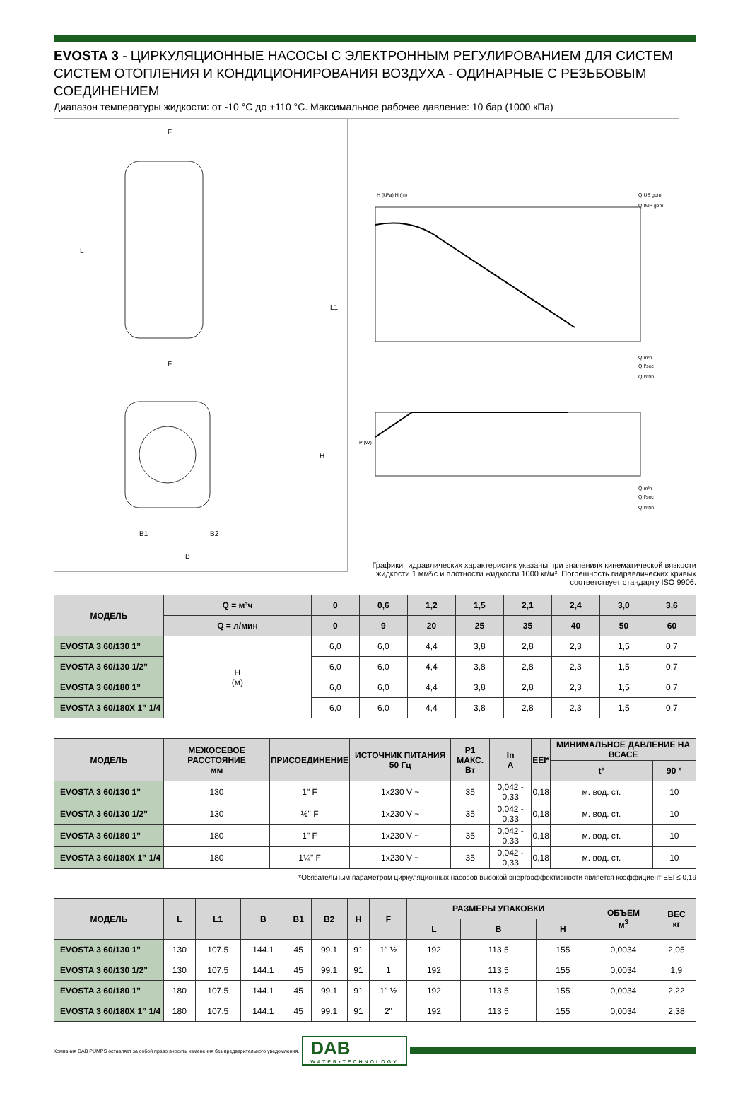EVOSTA 3 - ЦИРКУЛЯЦИОННЫЕ НАСОСЫ С ЭЛЕКТРОННЫМ РЕГУЛИРОВАНИЕМ ДЛЯ СИСТЕМ СИСТЕМ ОТОПЛЕНИЯ И КОНДИЦИОНИРОВАНИЯ ВОЗДУХА - ОДИНАРНЫЕ С РЕЗЬБОВЫМ СОЕДИНЕНИЕМ
Диапазон температуры жидкости: от -10 °C до +110 °C. Максимальное рабочее давление: 10 бар (1000 кПа)
F
F
L
L1
H
B1
B2
B
H (kPa) H (m)
Q US gpm
Q IMP gpm
Q m³h
Q l/sec
Q l/min
P (W)
Q m³h
Q l/sec
Q l/min
Графики гидравлических характеристик указаны при значениях кинематической вязкости жидкости 1 мм²/с и плотности жидкости 1000 кг/м³. Погрешность гидравлических кривых соответствует стандарту ISO 9906.
| МОДЕЛЬ | Q = м³ч | 0 | 0,6 | 1,2 | 1,5 | 2,1 | 2,4 | 3,0 | 3,6 |
| --- | --- | --- | --- | --- | --- | --- | --- | --- | --- |
| | Q = л/мин | 0 | 9 | 20 | 25 | 35 | 40 | 50 | 60 |
| EVOSTA 3 60/130 1” | H (м) | 6,0 | 6,0 | 4,4 | 3,8 | 2,8 | 2,3 | 1,5 | 0,7 |
| EVOSTA 3 60/130 1/2” | | 6,0 | 6,0 | 4,4 | 3,8 | 2,8 | 2,3 | 1,5 | 0,7 |
| EVOSTA 3 60/180 1” | | 6,0 | 6,0 | 4,4 | 3,8 | 2,8 | 2,3 | 1,5 | 0,7 |
| EVOSTA 3 60/180X 1” 1/4 | | 6,0 | 6,0 | 4,4 | 3,8 | 2,8 | 2,3 | 1,5 | 0,7 |
| МОДЕЛЬ | МЕЖОСЕВОЕ РАССТОЯНИЕ мм | ПРИСОЕДИНЕНИЕ | ИСТОЧНИК ПИТАНИЯ 50 Гц | P1 МАКС. Вт | In A | EEI* | МИНИМАЛЬНОЕ ДАВЛЕНИЕ НА ВСАСЕ | |
| --- | --- | --- | --- | --- | --- | --- | --- | --- |
| | | | | | | | t° | 90 ° |
| EVOSTA 3 60/130 1” | 130 | 1" F | 1x230 V ~ | 35 | 0,042 - 0,33 | 0,18 | м. вод. ст. | 10 |
| EVOSTA 3 60/130 1/2” | 130 | ½" F | 1x230 V ~ | 35 | 0,042 - 0,33 | 0,18 | м. вод. ст. | 10 |
| EVOSTA 3 60/180 1” | 180 | 1" F | 1x230 V ~ | 35 | 0,042 - 0,33 | 0,18 | м. вод. ст. | 10 |
| EVOSTA 3 60/180X 1” 1/4 | 180 | 1¼" F | 1x230 V ~ | 35 | 0,042 - 0,33 | 0,18 | м. вод. ст. | 10 |
*Обязательным параметром циркуляционных насосов высокой энергоэффективности является коэффициент EEI ≤ 0,19
| МОДЕЛЬ | L | L1 | B | B1 | B2 | H | F | РАЗМЕРЫ УПАКОВКИ | | | ОБЪЕМ м<sup>3</sup> | ВЕС кг |
| --- | --- | --- | --- | --- | --- | --- | --- | --- | --- | --- | --- | --- |
| | | | | | | | | L | B | H | | |
| EVOSTA 3 60/130 1” | 130 | 107.5 | 144.1 | 45 | 99.1 | 91 | 1" ½ | 192 | 113,5 | 155 | 0,0034 | 2,05 |
| EVOSTA 3 60/130 1/2” | 130 | 107.5 | 144.1 | 45 | 99.1 | 91 | 1 | 192 | 113,5 | 155 | 0,0034 | 1,9 |
| EVOSTA 3 60/180 1” | 180 | 107.5 | 144.1 | 45 | 99.1 | 91 | 1" ½ | 192 | 113,5 | 155 | 0,0034 | 2,22 |
| EVOSTA 3 60/180X 1” 1/4 | 180 | 107.5 | 144.1 | 45 | 99.1 | 91 | 2" | 192 | 113,5 | 155 | 0,0034 | 2,38 |
Компания DAB PUMPS оставляет за собой право вносить изменения без предварительного уведомления.
DAB
WATER•TECHNOLOGY